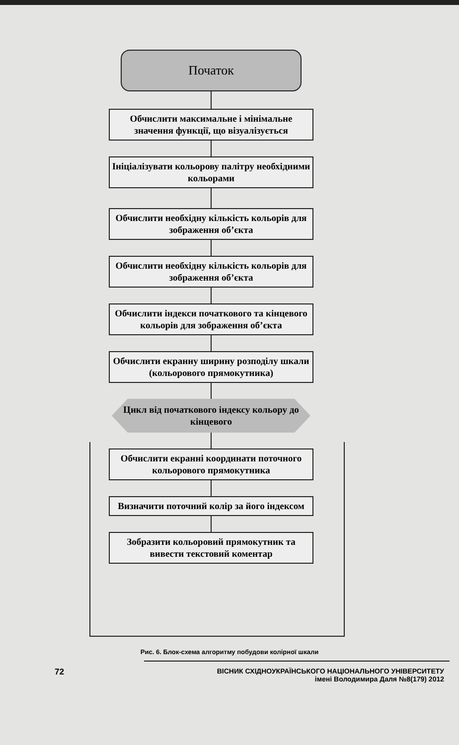Початок
Обчислити максимальне і мінімальне значення функції, що візуалізується
Ініціалізувати кольорову палітру необхідними кольорами
Обчислити необхідну кількість кольорів для зображення об’єкта
Обчислити необхідну кількість кольорів для зображення об’єкта
Обчислити індекси початкового та кінцевого кольорів для зображення об’єкта
Обчислити екранну ширину розподілу шкали (кольорового прямокутника)
Цикл від початкового індексу кольору до кінцевого
Обчислити екранні координати поточного кольорового прямокутника
Визначити поточний колір за його індексом
Зобразити кольоровий прямокутник та вивести текстовий коментар
Рис. 6. Блок-схема алгоритму побудови колірної шкали
72
ВІСНИК СХІДНОУКРАЇНСЬКОГО НАЦІОНАЛЬНОГО УНІВЕРСИТЕТУ
імені Володимира Даля №8(179) 2012